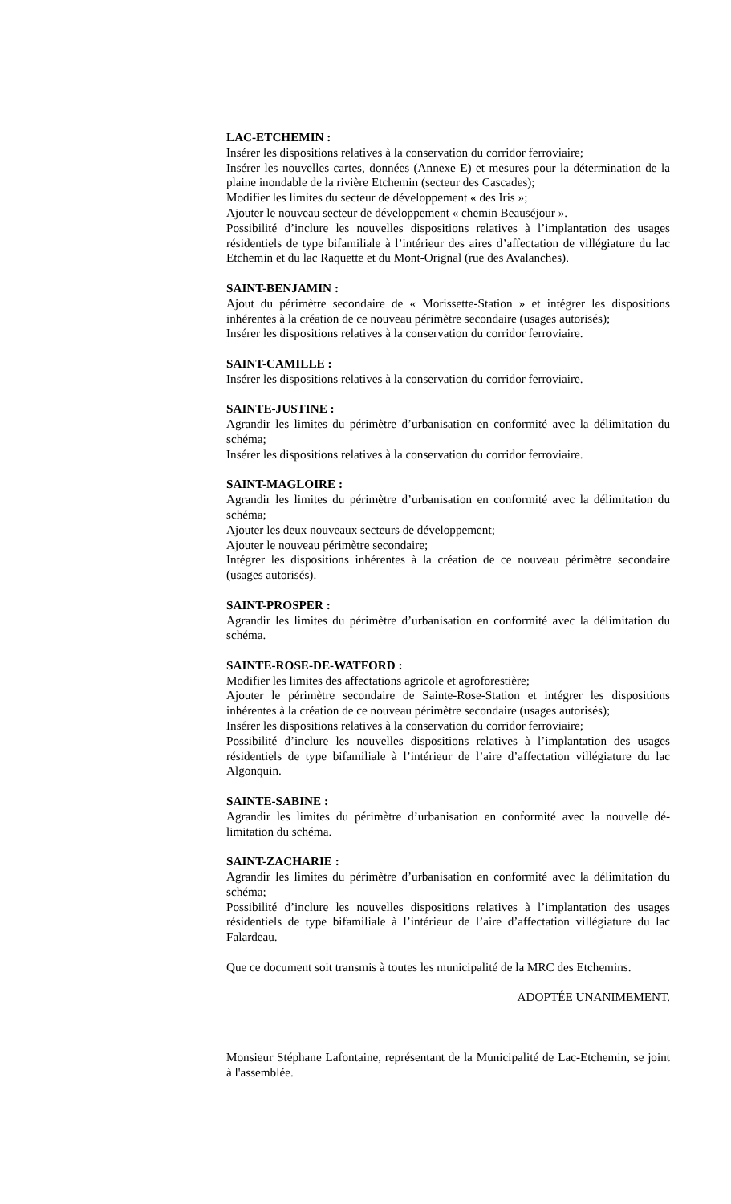LAC-ETCHEMIN :
Insérer les dispositions relatives à la conservation du corridor ferroviaire;
Insérer les nouvelles cartes, données (Annexe E) et mesures pour la détermination de la plaine inondable de la rivière Etchemin (secteur des Cascades);
Modifier les limites du secteur de développement « des Iris »;
Ajouter le nouveau secteur de développement « chemin Beauséjour ».
Possibilité d’inclure les nouvelles dispositions relatives à l’implantation des usages résidentiels de type bifamiliale à l’intérieur des aires d’affectation de villégiature du lac Etchemin et du lac Raquette et du Mont-Orignal (rue des Avalanches).
SAINT-BENJAMIN :
Ajout du périmètre secondaire de « Morissette-Station » et intégrer les dispositions inhérentes à la création de ce nouveau périmètre secondaire (usages autorisés);
Insérer les dispositions relatives à la conservation du corridor ferroviaire.
SAINT-CAMILLE :
Insérer les dispositions relatives à la conservation du corridor ferroviaire.
SAINTE-JUSTINE :
Agrandir les limites du périmètre d’urbanisation en conformité avec la délimitation du schéma;
Insérer les dispositions relatives à la conservation du corridor ferroviaire.
SAINT-MAGLOIRE :
Agrandir les limites du périmètre d’urbanisation en conformité avec la délimitation du schéma;
Ajouter les deux nouveaux secteurs de développement;
Ajouter le nouveau périmètre secondaire;
Intégrer les dispositions inhérentes à la création de ce nouveau périmètre secondaire (usages autorisés).
SAINT-PROSPER :
Agrandir les limites du périmètre d’urbanisation en conformité avec la délimitation du schéma.
SAINTE-ROSE-DE-WATFORD :
Modifier les limites des affectations agricole et agroforestière;
Ajouter le périmètre secondaire de Sainte-Rose-Station et intégrer les dispositions inhérentes à la création de ce nouveau périmètre secondaire (usages autorisés);
Insérer les dispositions relatives à la conservation du corridor ferroviaire;
Possibilité d’inclure les nouvelles dispositions relatives à l’implantation des usages résidentiels de type bifamiliale à l’intérieur de l’aire d’affectation villégiature du lac Algonquin.
SAINTE-SABINE :
Agrandir les limites du périmètre d’urbanisation en conformité avec la nouvelle dé-limitation du schéma.
SAINT-ZACHARIE :
Agrandir les limites du périmètre d’urbanisation en conformité avec la délimitation du schéma;
Possibilité d’inclure les nouvelles dispositions relatives à l’implantation des usages résidentiels de type bifamiliale à l’intérieur de l’aire d’affectation villégiature du lac Falardeau.
Que ce document soit transmis à toutes les municipalité de la MRC des Etchemins.
ADOPTÉE UNANIMEMENT.
Monsieur Stéphane Lafontaine, représentant de la Municipalité de Lac-Etchemin, se joint à l'assemblée.